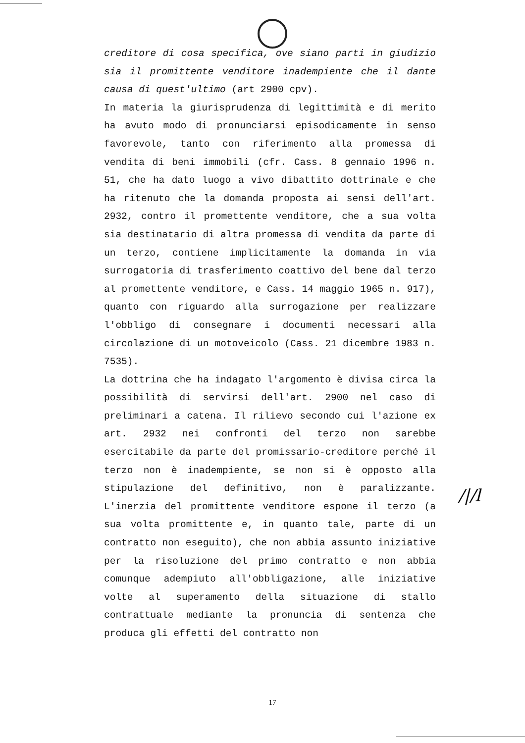creditore di cosa specifica, ove siano parti in giudizio sia il promittente venditore inadempiente che il dante causa di quest'ultimo (art 2900 cpv).
In materia la giurisprudenza di legittimità e di merito ha avuto modo di pronunciarsi episodicamente in senso favorevole, tanto con riferimento alla promessa di vendita di beni immobili (cfr. Cass. 8 gennaio 1996 n. 51, che ha dato luogo a vivo dibattito dottrinale e che ha ritenuto che la domanda proposta ai sensi dell'art. 2932, contro il promettente venditore, che a sua volta sia destinatario di altra promessa di vendita da parte di un terzo, contiene implicitamente la domanda in via surrogatoria di trasferimento coattivo del bene dal terzo al promettente venditore, e Cass. 14 maggio 1965 n. 917), quanto con riguardo alla surrogazione per realizzare l'obbligo di consegnare i documenti necessari alla circolazione di un motoveicolo (Cass. 21 dicembre 1983 n. 7535).
La dottrina che ha indagato l'argomento è divisa circa la possibilità di servirsi dell'art. 2900 nel caso di preliminari a catena. Il rilievo secondo cui l'azione ex art. 2932 nei confronti del terzo non sarebbe esercitabile da parte del promissario-creditore perché il terzo non è inadempiente, se non si è opposto alla stipulazione del definitivo, non è paralizzante. L'inerzia del promittente venditore espone il terzo (a sua volta promittente e, in quanto tale, parte di un contratto non eseguito), che non abbia assunto iniziative per la risoluzione del primo contratto e non abbia comunque adempiuto all'obbligazione, alle iniziative volte al superamento della situazione di stallo contrattuale mediante la pronuncia di sentenza che produca gli effetti del contratto non
/|/l
17